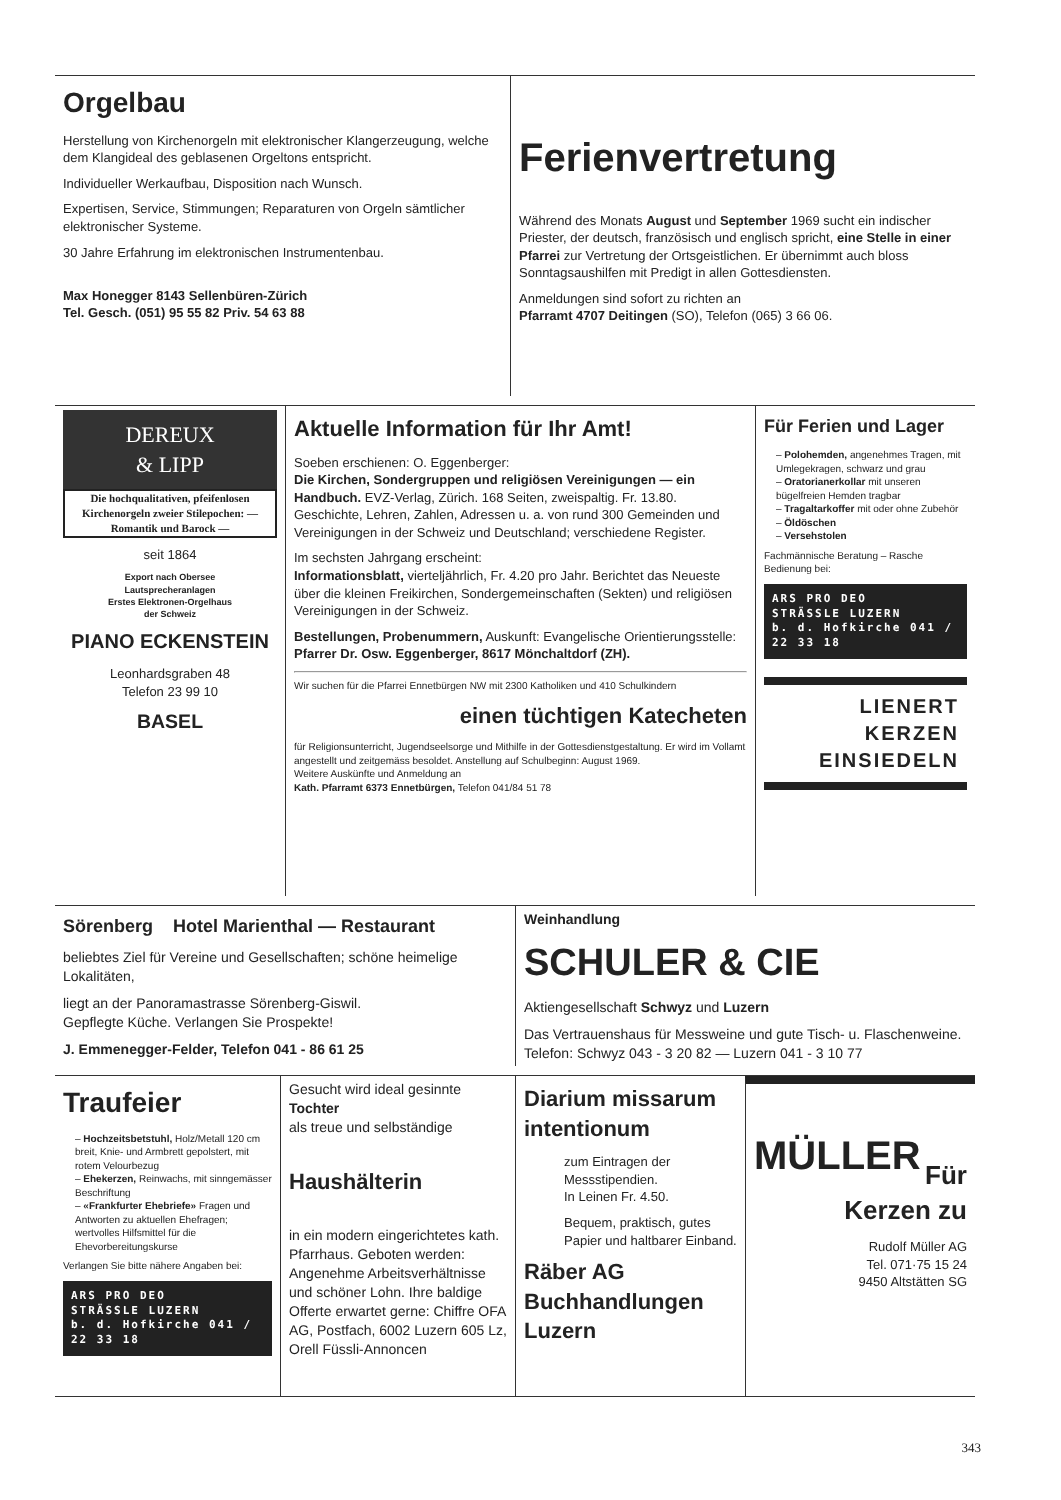Orgelbau
Herstellung von Kirchenorgeln mit elektronischer Klangerzeugung, welche dem Klangideal des geblasenen Orgeltons entspricht.
Individueller Werkaufbau, Disposition nach Wunsch.
Expertisen, Service, Stimmungen; Reparaturen von Orgeln sämtlicher elektronischer Systeme.
30 Jahre Erfahrung im elektronischen Instrumentenbau.
Max Honegger 8143 Sellenbüren-Zürich
Tel. Gesch. (051) 95 55 82 Priv. 54 63 88
Ferienvertretung
Während des Monats August und September 1969 sucht ein indischer Priester, der deutsch, französisch und englisch spricht, eine Stelle in einer Pfarrei zur Vertretung der Ortsgeistlichen. Er übernimmt auch bloss Sonntagsaushilfen mit Predigt in allen Gottesdiensten.
Anmeldungen sind sofort zu richten an
Pfarramt 4707 Deitingen (SO), Telefon (065) 3 66 06.
DEREUX
& LIPP
Die hochqualitativen, pfeifenlosen Kirchenorgeln zweier Stilepochen: — Romantik und Barock —
seit 1864
Export nach Obersee
Lautsprecheranlagen
Erstes Elektronen-Orgelhaus
der Schweiz
PIANO ECKENSTEIN
Leonhardsgraben 48
Telefon 23 99 10
BASEL
Aktuelle Information für Ihr Amt!
Soeben erschienen: O. Eggenberger:
Die Kirchen, Sondergruppen und religiösen Vereinigungen — ein Handbuch. EVZ-Verlag, Zürich. 168 Seiten, zweispaltig. Fr. 13.80. Geschichte, Lehren, Zahlen, Adressen u. a. von rund 300 Gemeinden und Vereinigungen in der Schweiz und Deutschland; verschiedene Register.
Im sechsten Jahrgang erscheint:
Informationsblatt, vierteljährlich, Fr. 4.20 pro Jahr. Berichtet das Neueste über die kleinen Freikirchen, Sondergemeinschaften (Sekten) und religiösen Vereinigungen in der Schweiz.
Bestellungen, Probenummern, Auskunft: Evangelische Orientierungsstelle: Pfarrer Dr. Osw. Eggenberger, 8617 Mönchaltdorf (ZH).
Wir suchen für die Pfarrei Ennetbürgen NW mit 2300 Katholiken und 410 Schulkindern
einen tüchtigen Katecheten
für Religionsunterricht, Jugendseelsorge und Mithilfe in der Gottesdienstgestaltung. Er wird im Vollamt angestellt und zeitgemäss besoldet. Anstellung auf Schulbeginn: August 1969.
Weitere Auskünfte und Anmeldung an
Kath. Pfarramt 6373 Ennetbürgen, Telefon 041/84 51 78
Für Ferien und Lager
– Polohemden, angenehmes Tragen, mit Umlegekragen, schwarz und grau
– Oratorianerkollar mit unseren bügelfreien Hemden tragbar
– Tragaltarkoffer mit oder ohne Zubehör
– Öldöschen
– Versehstolen
Fachmännische Beratung – Rasche Bedienung bei:
ARS PRO DEO
STRÄSSLE LUZERN
b. d. Hofkirche 041 / 22 33 18
LIENERT
KERZEN
EINSIEDELN
Sörenberg Hotel Marienthal — Restaurant
beliebtes Ziel für Vereine und Gesellschaften; schöne heimelige Lokalitäten,
liegt an der Panoramastrasse Sörenberg-Giswil.
Gepflegte Küche. Verlangen Sie Prospekte!
J. Emmenegger-Felder, Telefon 041 - 86 61 25
Weinhandlung
SCHULER & CIE
Aktiengesellschaft Schwyz und Luzern
Das Vertrauenshaus für Messweine und gute Tisch- u. Flaschenweine. Telefon: Schwyz 043 - 3 20 82 — Luzern 041 - 3 10 77
Traufeier
– Hochzeitsbetstuhl, Holz/Metall 120 cm breit, Knie- und Armbrett gepolstert, mit rotem Velourbezug
– Ehekerzen, Reinwachs, mit sinngemässer Beschriftung
– «Frankfurter Ehebriefe» Fragen und Antworten zu aktuellen Ehefragen; wertvolles Hilfsmittel für die Ehevorbereitungskurse
Verlangen Sie bitte nähere Angaben bei:
ARS PRO DEO
STRÄSSLE LUZERN
b. d. Hofkirche 041 / 22 33 18
Gesucht wird ideal gesinnte Tochter
als treue und selbständige
Haushälterin
in ein modern eingerichtetes kath. Pfarrhaus. Geboten werden: Angenehme Arbeitsverhältnisse und schöner Lohn. Ihre baldige Offerte erwartet gerne: Chiffre OFA AG, Postfach, 6002 Luzern 605 Lz, Orell Füssli-Annoncen
Diarium missarum intentionum
zum Eintragen der Messstipendien.
In Leinen Fr. 4.50.
Bequem, praktisch, gutes Papier und haltbarer Einband.
Räber AG Buchhandlungen Luzern
MÜLLER
Für Kerzen zu
Rudolf Müller AG
Tel. 071·75 15 24
9450 Altstätten SG
343